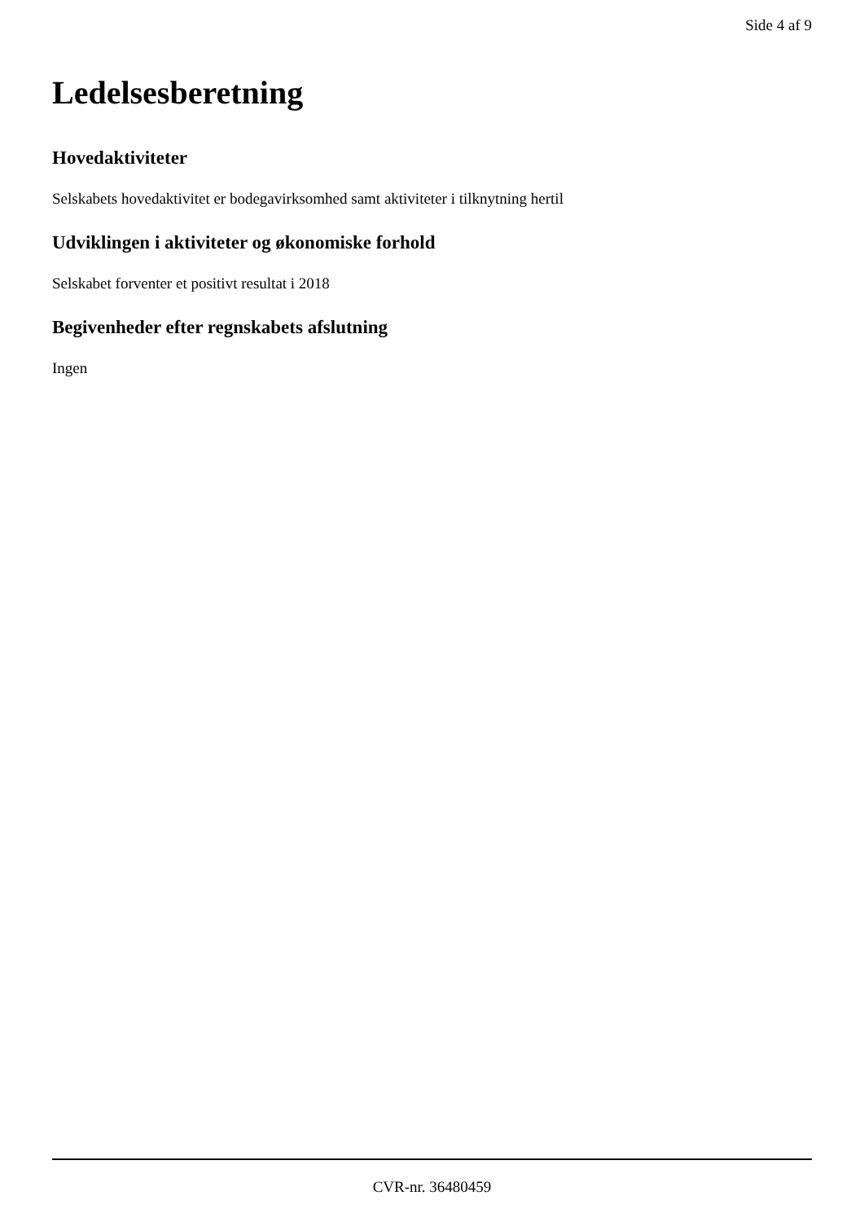Side 4 af 9
Ledelsesberetning
Hovedaktiviteter
Selskabets hovedaktivitet er bodegavirksomhed samt aktiviteter i tilknytning hertil
Udviklingen i aktiviteter og økonomiske forhold
Selskabet forventer et positivt resultat i 2018
Begivenheder efter regnskabets afslutning
Ingen
CVR-nr. 36480459